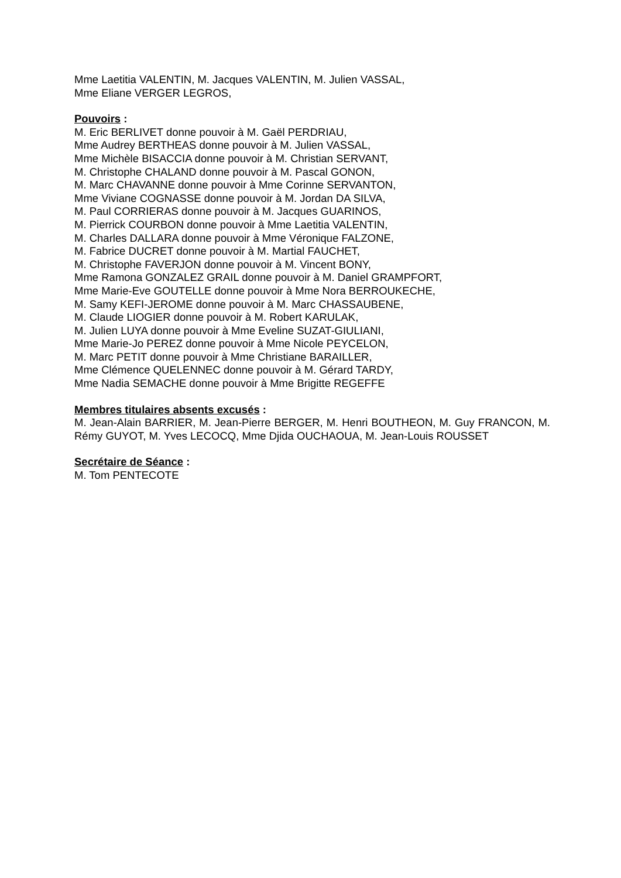Mme Laetitia VALENTIN, M. Jacques VALENTIN, M. Julien VASSAL,
Mme Eliane VERGER LEGROS,
Pouvoirs :
M. Eric BERLIVET donne pouvoir à M. Gaël PERDRIAU,
Mme Audrey BERTHEAS donne pouvoir à M. Julien VASSAL,
Mme Michèle BISACCIA donne pouvoir à M. Christian SERVANT,
M. Christophe CHALAND donne pouvoir à M. Pascal GONON,
M. Marc CHAVANNE donne pouvoir à Mme Corinne SERVANTON,
Mme Viviane COGNASSE donne pouvoir à M. Jordan DA SILVA,
M. Paul CORRIERAS donne pouvoir à M. Jacques GUARINOS,
M. Pierrick COURBON donne pouvoir à Mme Laetitia VALENTIN,
M. Charles DALLARA donne pouvoir à Mme Véronique FALZONE,
M. Fabrice DUCRET donne pouvoir à M. Martial FAUCHET,
M. Christophe FAVERJON donne pouvoir à M. Vincent BONY,
Mme Ramona GONZALEZ GRAIL donne pouvoir à M. Daniel GRAMPFORT,
Mme Marie-Eve GOUTELLE donne pouvoir à Mme Nora BERROUKECHE,
M. Samy KEFI-JEROME donne pouvoir à M. Marc CHASSAUBENE,
M. Claude LIOGIER donne pouvoir à M. Robert KARULAK,
M. Julien LUYA donne pouvoir à Mme Eveline SUZAT-GIULIANI,
Mme Marie-Jo PEREZ donne pouvoir à Mme Nicole PEYCELON,
M. Marc PETIT donne pouvoir à Mme Christiane BARAILLER,
Mme Clémence QUELENNEC donne pouvoir à M. Gérard TARDY,
Mme Nadia SEMACHE donne pouvoir à Mme Brigitte REGEFFE
Membres titulaires absents excusés :
M. Jean-Alain BARRIER, M. Jean-Pierre BERGER, M. Henri BOUTHEON, M. Guy FRANCON, M. Rémy GUYOT, M. Yves LECOCQ, Mme Djida OUCHAOUA, M. Jean-Louis ROUSSET
Secrétaire de Séance :
M. Tom PENTECOTE